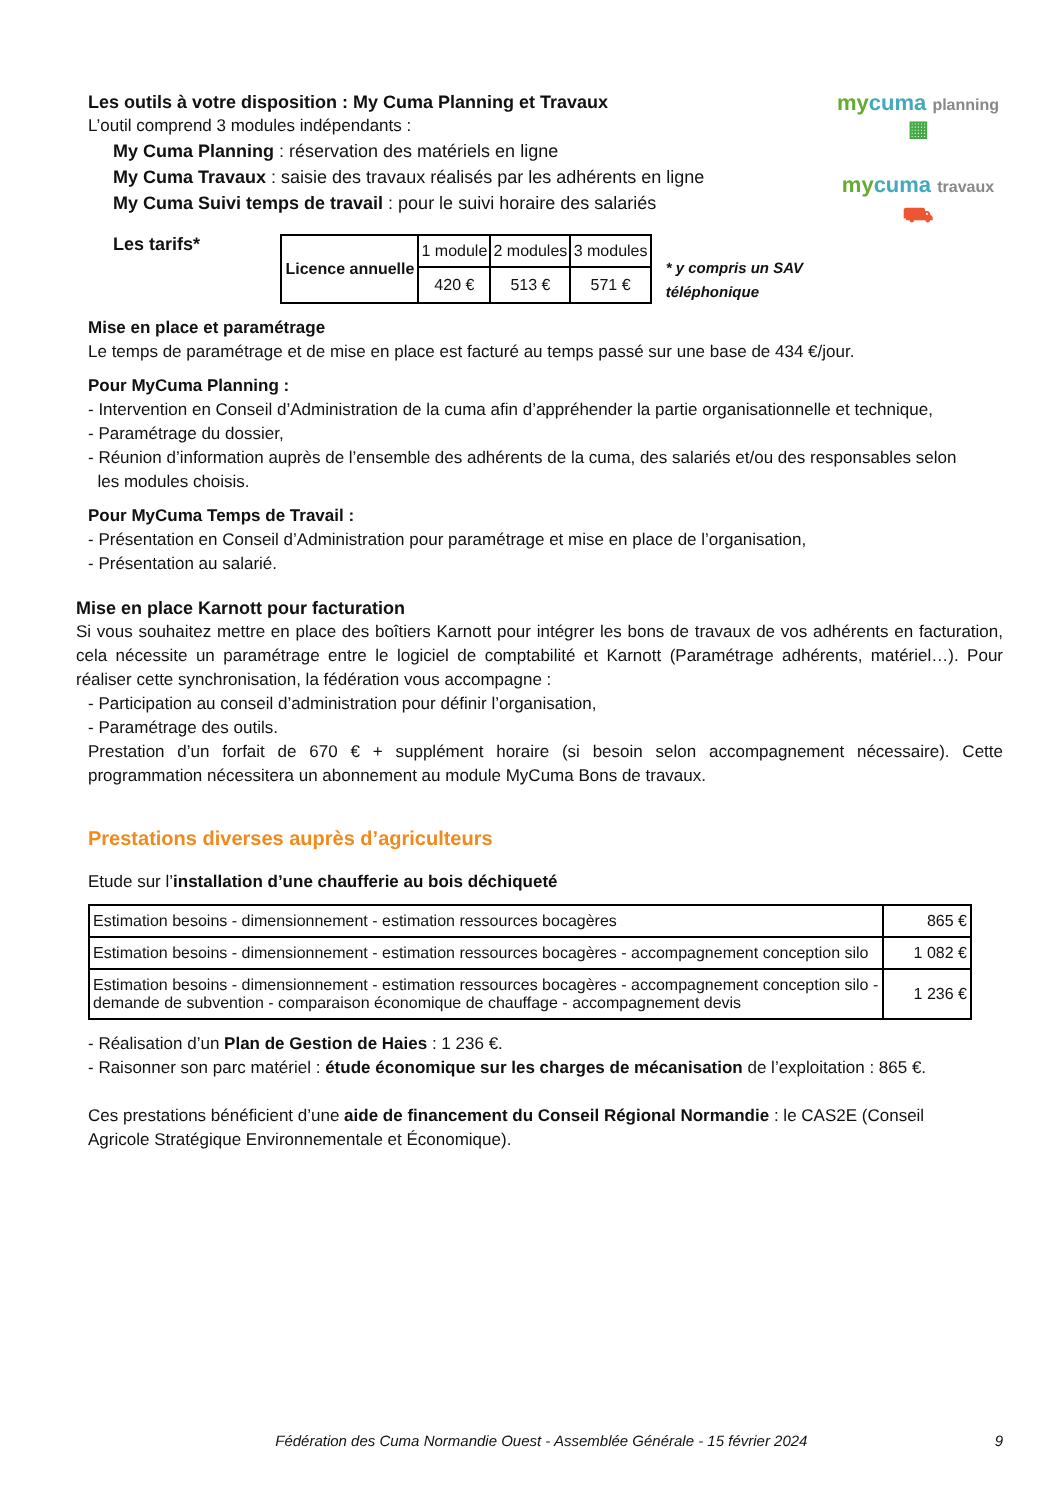mycuma planning ▦
mycuma travaux ⛟
Les outils à votre disposition : My Cuma Planning et Travaux
L’outil comprend 3 modules indépendants :
My Cuma Planning : réservation des matériels en ligne
My Cuma Travaux : saisie des travaux réalisés par les adhérents en ligne
My Cuma Suivi temps de travail : pour le suivi horaire des salariés
Les tarifs*
| Licence annuelle | 1 module | 2 modules | 3 modules |
| | 420 € | 513 € | 571 € |
* y compris un SAV téléphonique
Mise en place et paramétrage
Le temps de paramétrage et de mise en place est facturé au temps passé sur une base de 434 €/jour.
Pour MyCuma Planning :
- Intervention en Conseil d’Administration de la cuma afin d’appréhender la partie organisationnelle et technique,
- Paramétrage du dossier,
- Réunion d’information auprès de l’ensemble des adhérents de la cuma, des salariés et/ou des responsables selon
les modules choisis.
Pour MyCuma Temps de Travail :
- Présentation en Conseil d’Administration pour paramétrage et mise en place de l’organisation,
- Présentation au salarié.
Mise en place Karnott pour facturation
Si vous souhaitez mettre en place des boîtiers Karnott pour intégrer les bons de travaux de vos adhérents en facturation, cela nécessite un paramétrage entre le logiciel de comptabilité et Karnott (Paramétrage adhérents, matériel…). Pour réaliser cette synchronisation, la fédération vous accompagne :
- Participation au conseil d’administration pour définir l’organisation,
- Paramétrage des outils.
Prestation d’un forfait de 670 € + supplément horaire (si besoin selon accompagnement nécessaire). Cette programmation nécessitera un abonnement au module MyCuma Bons de travaux.
Prestations diverses auprès d’agriculteurs
Etude sur l’installation d’une chaufferie au bois déchiqueté
| Estimation besoins - dimensionnement - estimation ressources bocagères | 865 € |
| Estimation besoins - dimensionnement - estimation ressources bocagères - accompagnement conception silo | 1 082 € |
| Estimation besoins - dimensionnement - estimation ressources bocagères - accompagnement conception silo - demande de subvention - comparaison économique de chauffage - accompagnement devis | 1 236 € |
- Réalisation d’un Plan de Gestion de Haies : 1 236 €.
- Raisonner son parc matériel : étude économique sur les charges de mécanisation de l’exploitation : 865 €.
Ces prestations bénéficient d’une aide de financement du Conseil Régional Normandie : le CAS2E (Conseil
Agricole Stratégique Environnementale et Économique).
Fédération des Cuma Normandie Ouest - Assemblée Générale - 15 février 2024 9